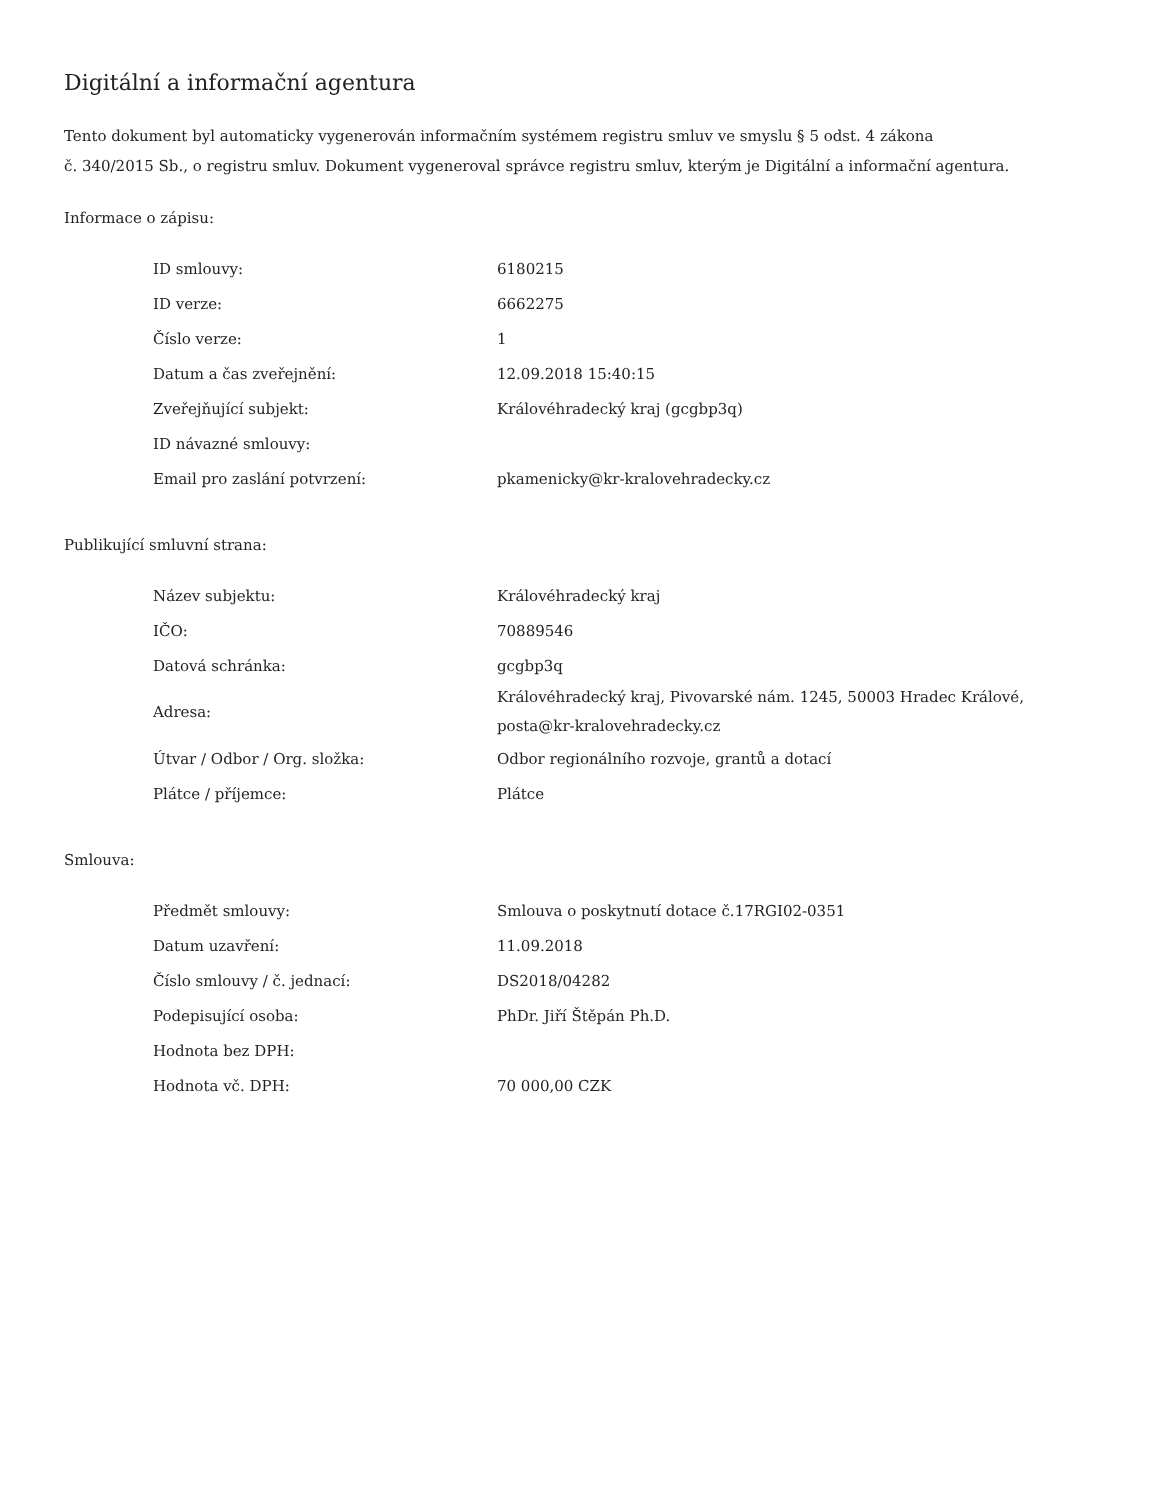Digitální a informační agentura
Tento dokument byl automaticky vygenerován informačním systémem registru smluv ve smyslu § 5 odst. 4 zákona
č. 340/2015 Sb., o registru smluv. Dokument vygeneroval správce registru smluv, kterým je Digitální a informační agentura.
Informace o zápisu:
| ID smlouvy: | 6180215 |
| ID verze: | 6662275 |
| Číslo verze: | 1 |
| Datum a čas zveřejnění: | 12.09.2018 15:40:15 |
| Zveřejňující subjekt: | Královéhradecký kraj (gcgbp3q) |
| ID návazné smlouvy: | |
| Email pro zaslání potvrzení: | pkamenicky@kr-kralovehradecky.cz |
Publikující smluvní strana:
| Název subjektu: | Královéhradecký kraj |
| IČO: | 70889546 |
| Datová schránka: | gcgbp3q |
| Adresa: | Královéhradecký kraj, Pivovarské nám. 1245, 50003 Hradec Králové, posta@kr-kralovehradecky.cz |
| Útvar / Odbor / Org. složka: | Odbor regionálního rozvoje, grantů a dotací |
| Plátce / příjemce: | Plátce |
Smlouva:
| Předmět smlouvy: | Smlouva o poskytnutí dotace č.17RGI02-0351 |
| Datum uzavření: | 11.09.2018 |
| Číslo smlouvy / č. jednací: | DS2018/04282 |
| Podepisující osoba: | PhDr. Jiří Štěpán Ph.D. |
| Hodnota bez DPH: | |
| Hodnota vč. DPH: | 70 000,00 CZK |